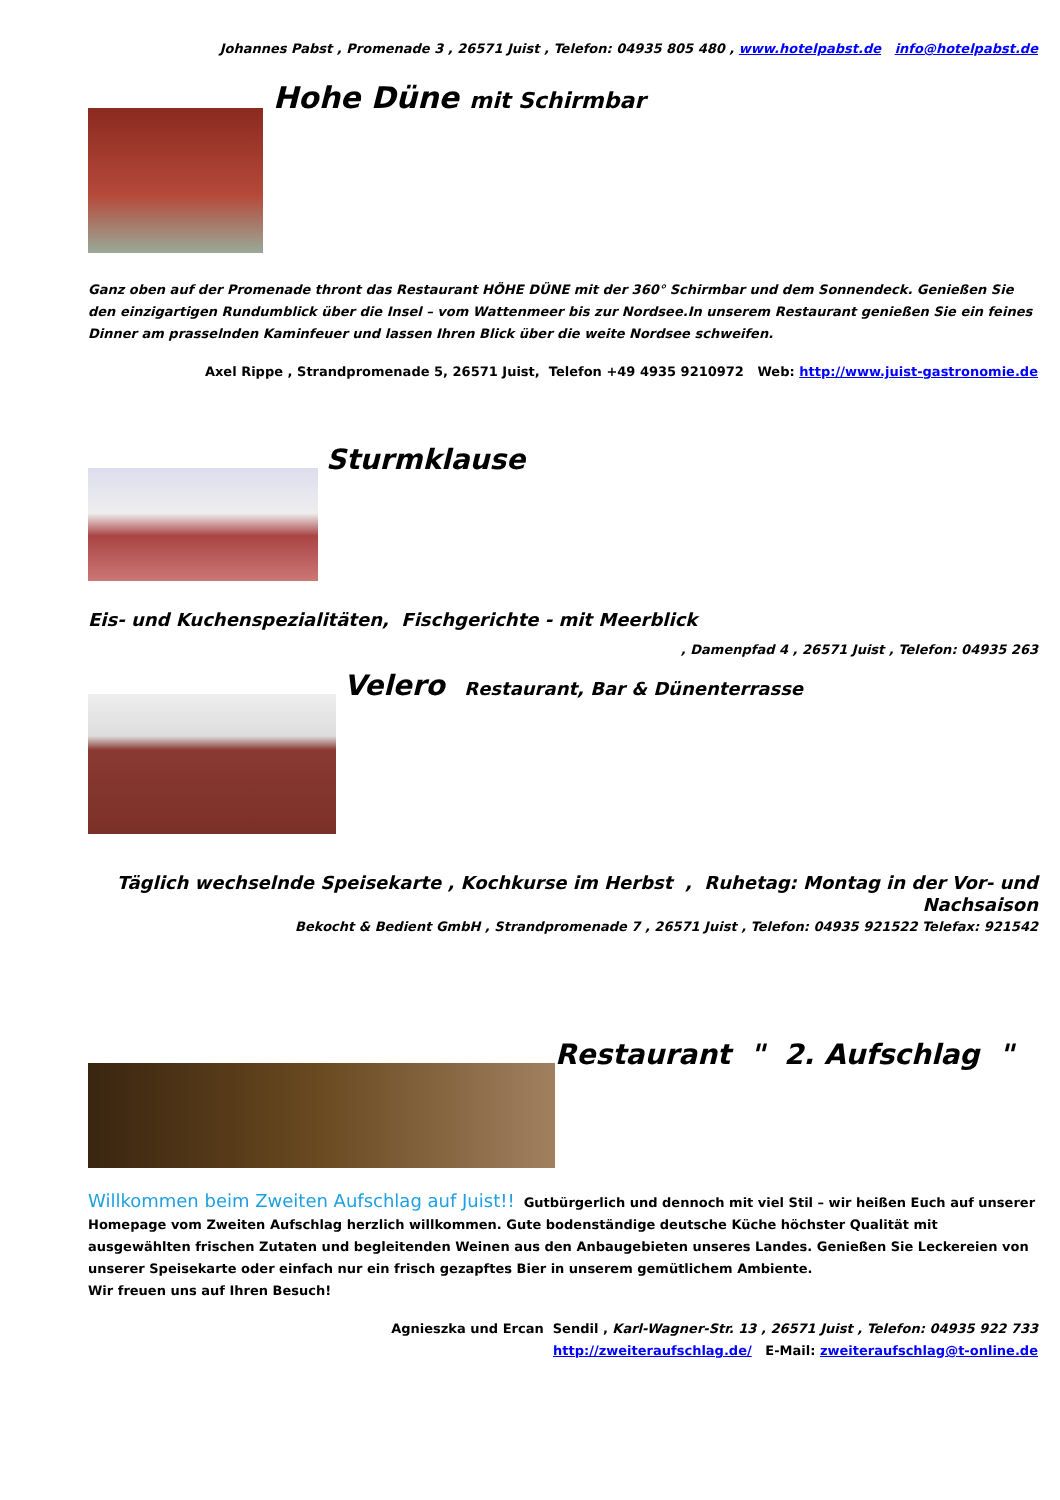Johannes Pabst , Promenade 3 , 26571 Juist , Telefon: 04935 805 480 , www.hotelpabst.de info@hotelpabst.de
Hohe Düne mit Schirmbar
Ganz oben auf der Promenade thront das Restaurant HÖHE DÜNE mit der 360° Schirmbar und dem Sonnendeck. Genießen Sie den einzigartigen Rundumblick über die Insel – vom Wattenmeer bis zur Nordsee.In unserem Restaurant genießen Sie ein feines Dinner am prasselnden Kaminfeuer und lassen Ihren Blick über die weite Nordsee schweifen.
Axel Rippe , Strandpromenade 5, 26571 Juist, Telefon +49 4935 9210972 Web: http://www.juist-gastronomie.de
Sturmklause
Eis- und Kuchenspezialitäten, Fischgerichte - mit Meerblick
, Damenpfad 4 , 26571 Juist , Telefon: 04935 263
Velero Restaurant, Bar & Dünenterrasse
Täglich wechselnde Speisekarte , Kochkurse im Herbst , Ruhetag: Montag in der Vor- und Nachsaison
Bekocht & Bedient GmbH , Strandpromenade 7 , 26571 Juist , Telefon: 04935 921522 Telefax: 921542
Restaurant " 2. Aufschlag "
Willkommen beim Zweiten Aufschlag auf Juist!! Gutbürgerlich und dennoch mit viel Stil – wir heißen Euch auf unserer Homepage vom Zweiten Aufschlag herzlich willkommen. Gute bodenständige deutsche Küche höchster Qualität mit ausgewählten frischen Zutaten und begleitenden Weinen aus den Anbaugebieten unseres Landes. Genießen Sie Leckereien von unserer Speisekarte oder einfach nur ein frisch gezapftes Bier in unserem gemütlichem Ambiente.
Wir freuen uns auf Ihren Besuch!
Agnieszka und Ercan Sendil , Karl-Wagner-Str. 13 , 26571 Juist , Telefon: 04935 922 733
http://zweiteraufschlag.de/ E-Mail: zweiteraufschlag@t-online.de